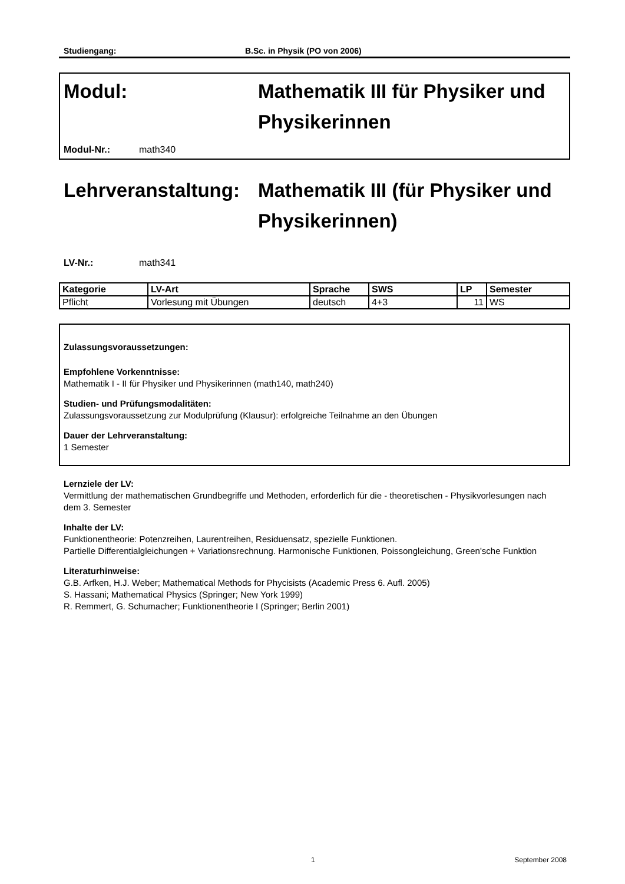Studiengang: B.Sc. in Physik (PO von 2006)
Modul: Mathematik III für Physiker und Physikerinnen
Modul-Nr.: math340
Lehrveranstaltung:
Mathematik III (für Physiker und Physikerinnen)
LV-Nr.: math341
| Kategorie | LV-Art | Sprache | SWS | LP | Semester |
| --- | --- | --- | --- | --- | --- |
| Pflicht | Vorlesung mit Übungen | deutsch | 4+3 | 11 | WS |
Zulassungsvoraussetzungen:
Empfohlene Vorkenntnisse:
Mathematik I - II für Physiker und Physikerinnen (math140, math240)
Studien- und Prüfungsmodalitäten:
Zulassungsvoraussetzung zur Modulprüfung (Klausur): erfolgreiche Teilnahme an den Übungen
Dauer der Lehrveranstaltung:
1 Semester
Lernziele der LV:
Vermittlung der mathematischen Grundbegriffe und Methoden, erforderlich für die - theoretischen - Physikvorlesungen nach dem 3. Semester
Inhalte der LV:
Funktionentheorie: Potenzreihen, Laurentreihen, Residuensatz, spezielle Funktionen.
Partielle Differentialgleichungen + Variationsrechnung. Harmonische Funktionen, Poissongleichung, Green'sche Funktion
Literaturhinweise:
G.B. Arfken, H.J. Weber; Mathematical Methods for Phycisists (Academic Press 6. Aufl. 2005)
S. Hassani; Mathematical Physics (Springer; New York 1999)
R. Remmert, G. Schumacher; Funktionentheorie I (Springer; Berlin 2001)
1 September 2008